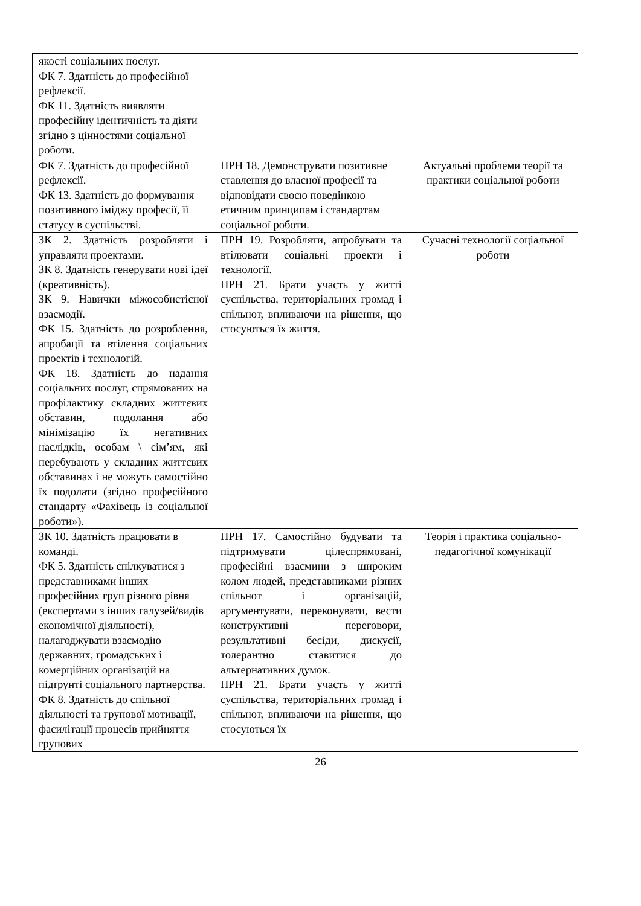| якості соціальних послуг. ФК 7. Здатність до професійної рефлексії. ФК 11. Здатність виявляти професійну ідентичність та діяти згідно з цінностями соціальної роботи. | | |
| ФК 7. Здатність до професійної рефлексії. ФК 13. Здатність до формування позитивного іміджу професії, її статусу в суспільстві. | ПРН 18. Демонструвати позитивне ставлення до власної професії та відповідати своєю поведінкою етичним принципам і стандартам соціальної роботи. | Актуальні проблеми теорії та практики соціальної роботи |
| ЗК 2. Здатність розробляти і управляти проектами. ЗК 8. Здатність генерувати нові ідеї (креативність). ЗК 9. Навички міжособистісної взаємодії. ФК 15. Здатність до розроблення, апробації та втілення соціальних проектів і технологій. ФК 18. Здатність до надання соціальних послуг, спрямованих на профілактику складних життєвих обставин, подолання або мінімізацію їх негативних наслідків, особам \ сім’ям, які перебувають у складних життєвих обставинах і не можуть самостійно їх подолати (згідно професійного стандарту «Фахівець із соціальної роботи»). | ПРН 19. Розробляти, апробувати та втілювати соціальні проекти і технології. ПРН 21. Брати участь у житті суспільства, територіальних громад і спільнот, впливаючи на рішення, що стосуються їх життя. | Сучасні технології соціальної роботи |
| ЗК 10. Здатність працювати в команді. ФК 5. Здатність спілкуватися з представниками інших професійних груп різного рівня (експертами з інших галузей/видів економічної діяльності), налагоджувати взаємодію державних, громадських і комерційних організацій на підґрунті соціального партнерства. ФК 8. Здатність до спільної діяльності та групової мотивації, фасилітації процесів прийняття групових | ПРН 17. Самостійно будувати та підтримувати цілеспрямовані, професійні взаємини з широким колом людей, представниками різних спільнот і організацій, аргументувати, переконувати, вести конструктивні переговори, результативні бесіди, дискусії, толерантно ставитися до альтернативних думок. ПРН 21. Брати участь у житті суспільства, територіальних громад і спільнот, впливаючи на рішення, що стосуються їх | Теорія і практика соціально-педагогічної комунікації |
26